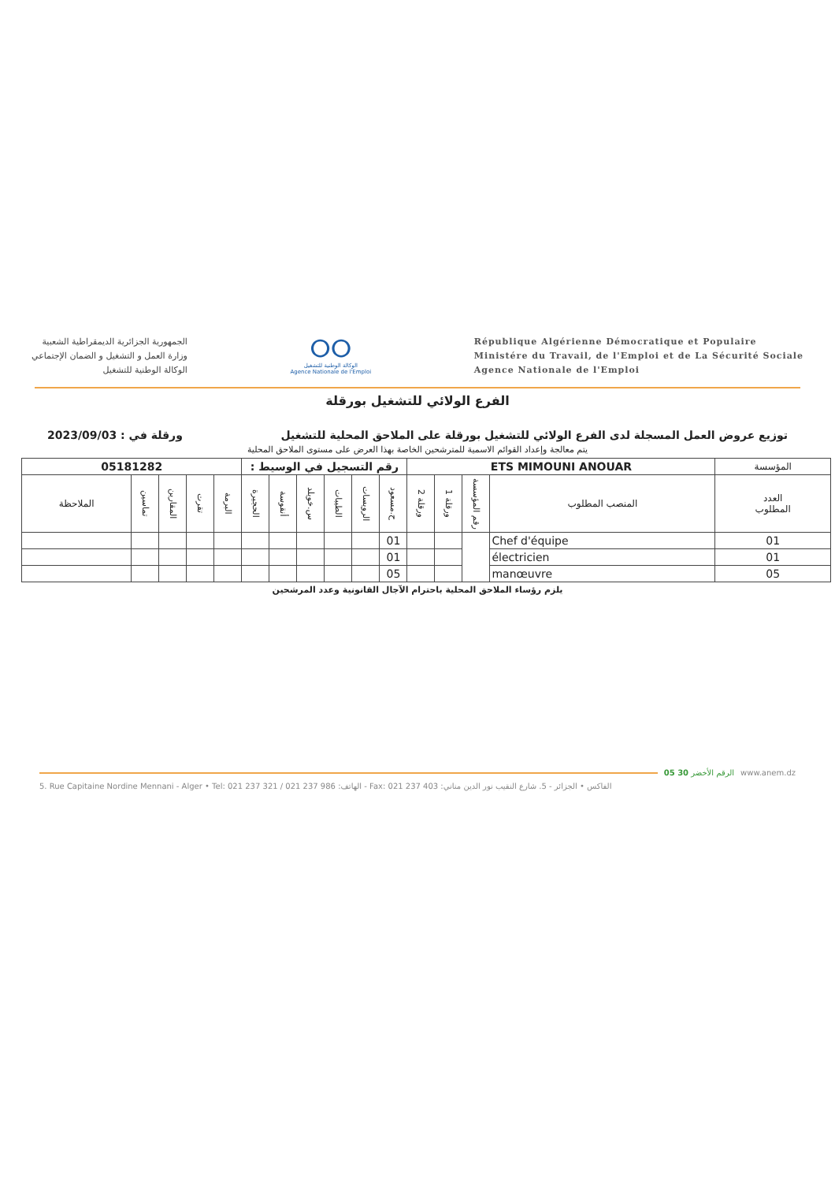الجمهورية الجزائرية الديمقراطية الشعبية
وزارة العمل و التشغيل و الضمان الإجتماعي
الوكالة الوطنية للتشغيل
ⵔⵔ
الوكالة الوطنية للتشغيل
Agence Nationale de l'Emploi
République Algérienne Démocratique et Populaire
Ministére du Travail, de l'Emploi et de La Sécurité Sociale
Agence Nationale de l'Emploi
الفرع الولائي للتشغيل بورقلة
توزيع عروض العمل المسجلة لدى الفرع الولائي للتشغيل بورقلة على الملاحق المحلية للتشغيل ورقلة في : 2023/09/03
يتم معالجة وإعداد القوائم الاسمية للمترشحين الخاصة بهذا العرض على مستوى الملاحق المحلية
| المؤسسة | ETS MIMOUNI ANOUAR | | | | رقم التسجيل في الوسيط : | | | | | | 05181282 | | | | |
| العدد المطلوب | المنصب المطلوب | رقم المؤسسة | ورقلة 1 | ورقلة 2 | ح.مسعود | الرويسات | الطيبات | س.خويلد | أنقوسة | الحجيرة | البرمة | تقرت | المقارين | تماسين | الملاحظة |
| 01 | Chef d'équipe | | | | 01 | | | | | | | | | | |
| 01 | électricien | | | | 01 | | | | | | | | | | |
| 05 | manœuvre | | | | 05 | | | | | | | | | | |
يلزم رؤساء الملاحق المحلية باحترام الآجال القانونية وعدد المرشحين
www.anem.dz الرقم الأخضر 30 05
5. Rue Capitaine Nordine Mennani - Alger • Tel: 021 237 321 / 021 237 986 :الهاتف - Fax: 021 237 403 :الفاكس • الجزائر - 5. شارع النقيب نور الدين مناني